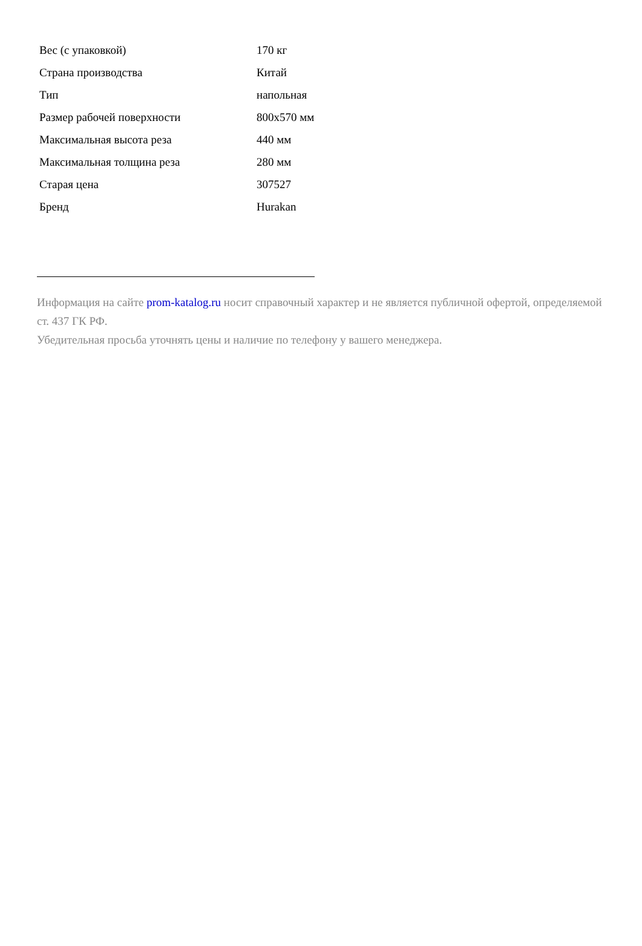| Вес (с упаковкой) | 170 кг |
| Страна производства | Китай |
| Тип | напольная |
| Размер рабочей поверхности | 800x570 мм |
| Максимальная высота реза | 440 мм |
| Максимальная толщина реза | 280 мм |
| Старая цена | 307527 |
| Бренд | Hurakan |
Информация на сайте prom-katalog.ru носит справочный характер и не является публичной офертой, определяемой ст. 437 ГК РФ.
Убедительная просьба уточнять цены и наличие по телефону у вашего менеджера.